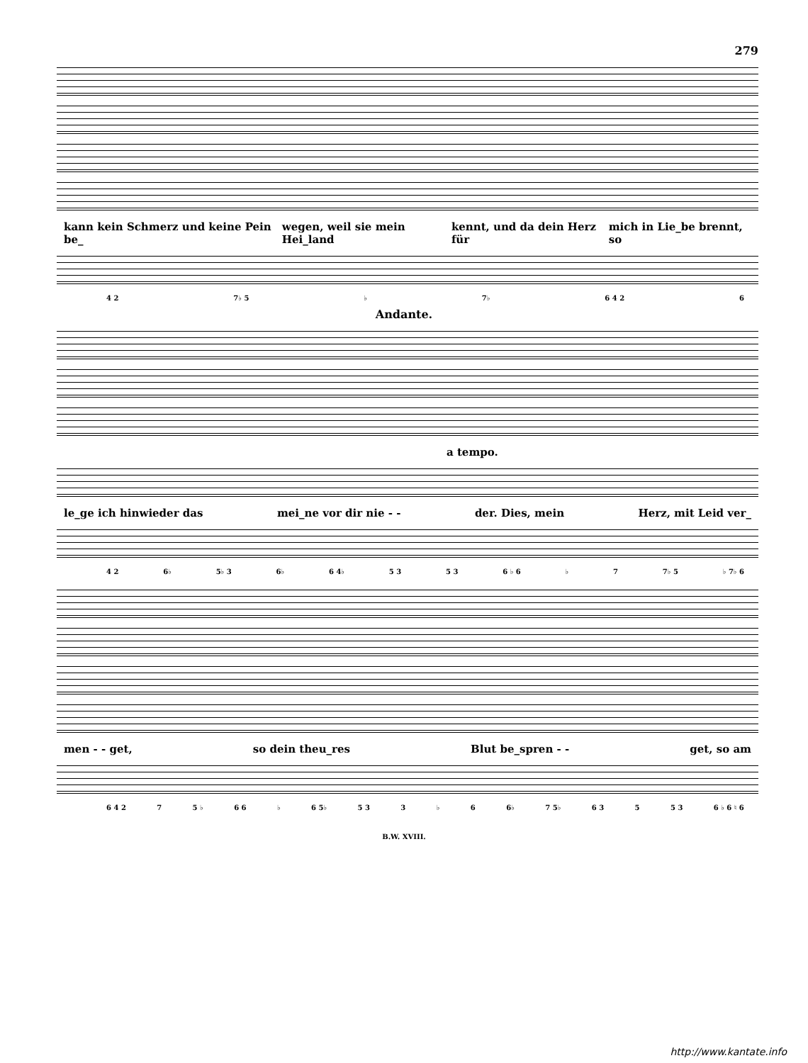279
kann kein Schmerz und keine Pein be_ wegen, weil sie mein Hei_land kennt, und da dein Herz für mich in Lie_be brennt, so
4 2 7♭ 5 ♭ 7♭ 6 4 2 6
Andante.
a tempo.
le_ge ich hinwieder das mei_ne vor dir nie - - der. Dies, mein Herz, mit Leid ver_
4 2 6♭ 5♭ 3 6♭ 6 4♭ 5 3 5 3 6 ♭ 6 ♭ 7 7♭ 5 ♭ 7♭ 6
men - - get, so dein theu_res Blut be_spren - - get, so am
6 4 2 7 5 ♭ 6 6 ♭ 6 5♭ 5 3 3 ♭ 6 6♭ 7 5♭ 6 3 5 5 3 6 ♭ 6 ♮ 6
B.W. XVIII.
http://www.kantate.info